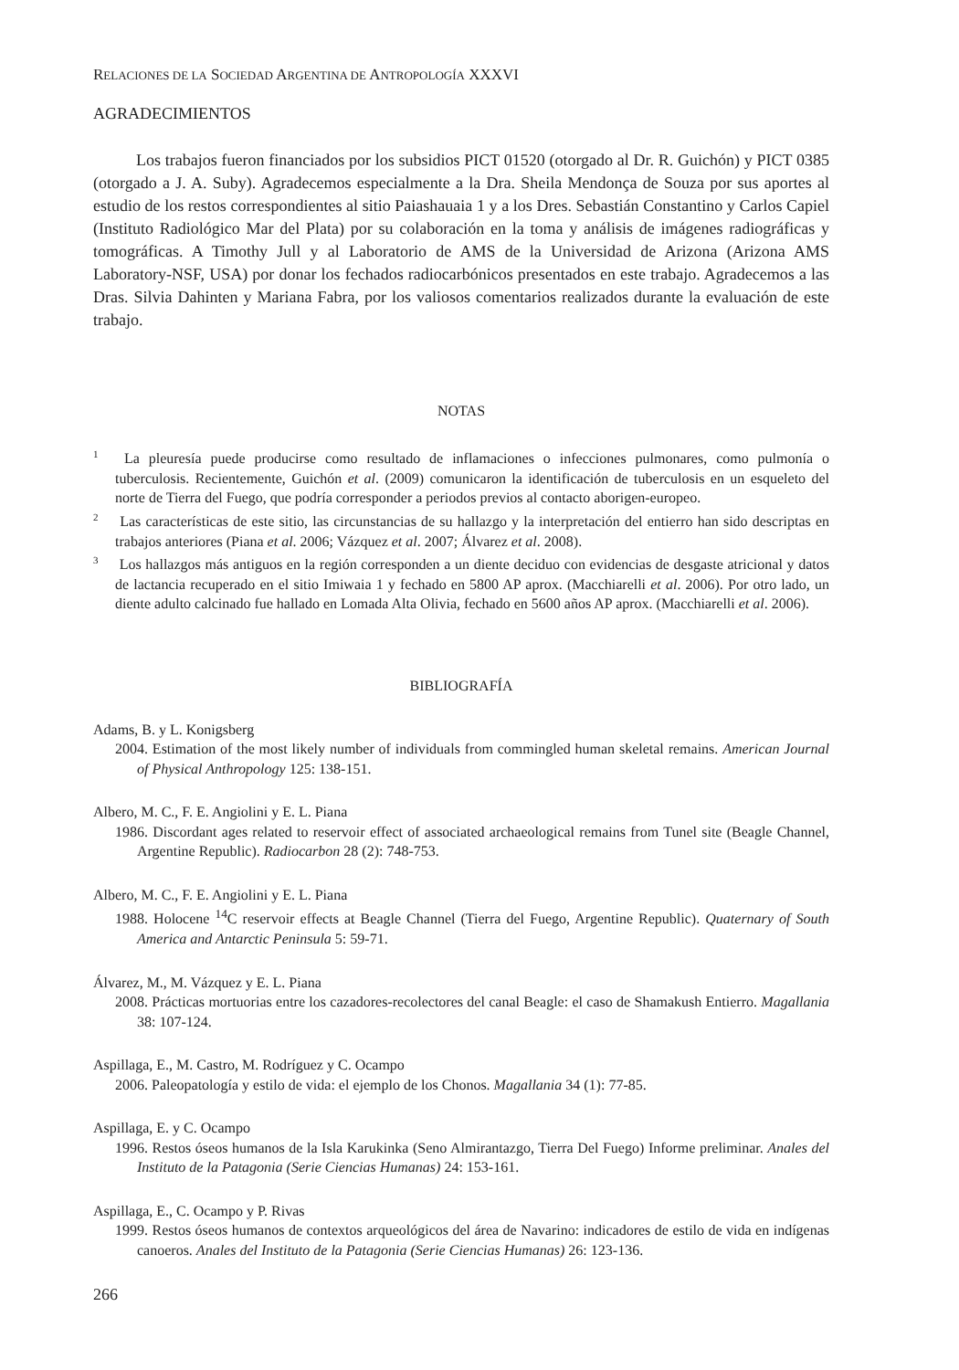RELACIONES DE LA SOCIEDAD ARGENTINA DE ANTROPOLOGÍA XXXVI
AGRADECIMIENTOS
Los trabajos fueron financiados por los subsidios PICT 01520 (otorgado al Dr. R. Guichón) y PICT 0385 (otorgado a J. A. Suby). Agradecemos especialmente a la Dra. Sheila Mendonça de Souza por sus aportes al estudio de los restos correspondientes al sitio Paiashauaia 1 y a los Dres. Sebastián Constantino y Carlos Capiel (Instituto Radiológico Mar del Plata) por su colaboración en la toma y análisis de imágenes radiográficas y tomográficas. A Timothy Jull y al Laboratorio de AMS de la Universidad de Arizona (Arizona AMS Laboratory-NSF, USA) por donar los fechados radiocarbónicos presentados en este trabajo. Agradecemos a las Dras. Silvia Dahinten y Mariana Fabra, por los valiosos comentarios realizados durante la evaluación de este trabajo.
NOTAS
<sup>1</sup> La pleuresía puede producirse como resultado de inflamaciones o infecciones pulmonares, como pulmonía o tuberculosis. Recientemente, Guichón et al. (2009) comunicaron la identificación de tuberculosis en un esqueleto del norte de Tierra del Fuego, que podría corresponder a periodos previos al contacto aborigen-europeo.
<sup>2</sup> Las características de este sitio, las circunstancias de su hallazgo y la interpretación del entierro han sido descriptas en trabajos anteriores (Piana et al. 2006; Vázquez et al. 2007; Álvarez et al. 2008).
<sup>3</sup> Los hallazgos más antiguos en la región corresponden a un diente deciduo con evidencias de desgaste atricional y datos de lactancia recuperado en el sitio Imiwaia 1 y fechado en 5800 AP aprox. (Macchiarelli et al. 2006). Por otro lado, un diente adulto calcinado fue hallado en Lomada Alta Olivia, fechado en 5600 años AP aprox. (Macchiarelli et al. 2006).
BIBLIOGRAFÍA
Adams, B. y L. Konigsberg
2004. Estimation of the most likely number of individuals from commingled human skeletal remains. American Journal of Physical Anthropology 125: 138-151.
Albero, M. C., F. E. Angiolini y E. L. Piana
1986. Discordant ages related to reservoir effect of associated archaeological remains from Tunel site (Beagle Channel, Argentine Republic). Radiocarbon 28 (2): 748-753.
Albero, M. C., F. E. Angiolini y E. L. Piana
1988. Holocene <sup>14</sup>C reservoir effects at Beagle Channel (Tierra del Fuego, Argentine Republic). Quaternary of South America and Antarctic Peninsula 5: 59-71.
Álvarez, M., M. Vázquez y E. L. Piana
2008. Prácticas mortuorias entre los cazadores-recolectores del canal Beagle: el caso de Shamakush Entierro. Magallania 38: 107-124.
Aspillaga, E., M. Castro, M. Rodríguez y C. Ocampo
2006. Paleopatología y estilo de vida: el ejemplo de los Chonos. Magallania 34 (1): 77-85.
Aspillaga, E. y C. Ocampo
1996. Restos óseos humanos de la Isla Karukinka (Seno Almirantazgo, Tierra Del Fuego) Informe preliminar. Anales del Instituto de la Patagonia (Serie Ciencias Humanas) 24: 153-161.
Aspillaga, E., C. Ocampo y P. Rivas
1999. Restos óseos humanos de contextos arqueológicos del área de Navarino: indicadores de estilo de vida en indígenas canoeros. Anales del Instituto de la Patagonia (Serie Ciencias Humanas) 26: 123-136.
266